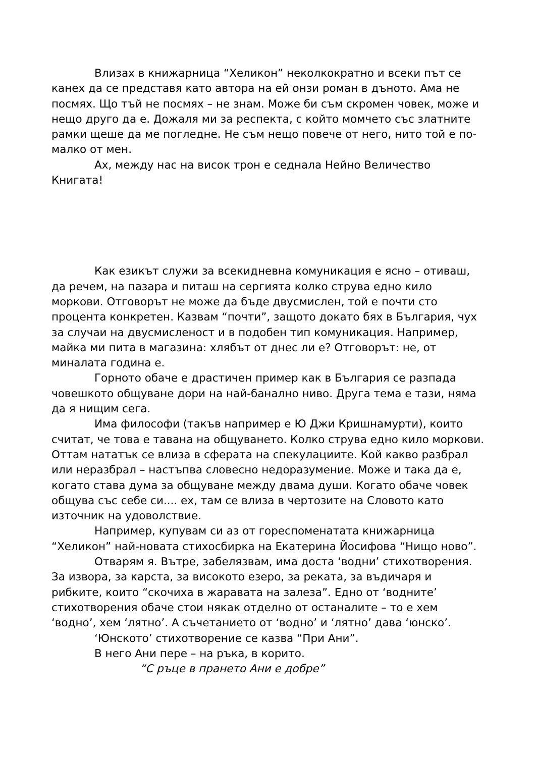Влизах в книжарница “Хеликон” неколкократно и всеки път се канех да се представя като автора на ей онзи роман в дъното. Ама не посмях. Що тъй не посмях – не знам. Може би съм скромен човек, може и нещо друго да е. Дожаля ми за респекта, с който момчето със златните рамки щеше да ме погледне. Не съм нещо повече от него, нито той е по-малко от мен.
Ах, между нас на висок трон е седнала Нейно Величество Книгата!
Как езикът служи за всекидневна комуникация е ясно – отиваш, да речем, на пазара и питаш на сергията колко струва едно кило моркови. Отговорът не може да бъде двусмислен, той е почти сто процента конкретен. Казвам “почти”, защото докато бях в България, чух за случаи на двусмисленост и в подобен тип комуникация. Например, майка ми пита в магазина: хлябът от днес ли е? Отговорът: не, от миналата година е.
Горното обаче е драстичен пример как в България се разпада човешкото общуване дори на най-банално ниво. Друга тема е тази, няма да я нищим сега.
Има философи (такъв например е Ю Джи Кришнамурти), които считат, че това е тавана на общуването. Колко струва едно кило моркови. Оттам нататък се влиза в сферата на спекулациите. Кой какво разбрал или неразбрал – настъпва словесно недоразумение. Може и така да е, когато става дума за общуване между двама души. Когато обаче човек общува със себе си.... ех, там се влиза в чертозите на Словото като източник на удоволствие.
Например, купувам си аз от гореспоменатата книжарница “Хеликон” най-новата стихосбирка на Екатерина Йосифова “Нищо ново”.
Отварям я. Вътре, забелязвам, има доста ‘водни’ стихотворения. За извора, за карста, за високото езеро, за реката, за въдичаря и рибките, които “скочиха в жаравата на залеза”. Едно от ‘водните’ стихотворения обаче стои някак отделно от останалите – то е хем ‘водно’, хем ‘лятно’. А съчетанието от ‘водно’ и ‘лятно’ дава ‘юнско’.
‘Юнското’ стихотворение се казва “При Ани”.
В него Ани пере – на ръка, в корито.
“С ръце в прането Ани е добре”